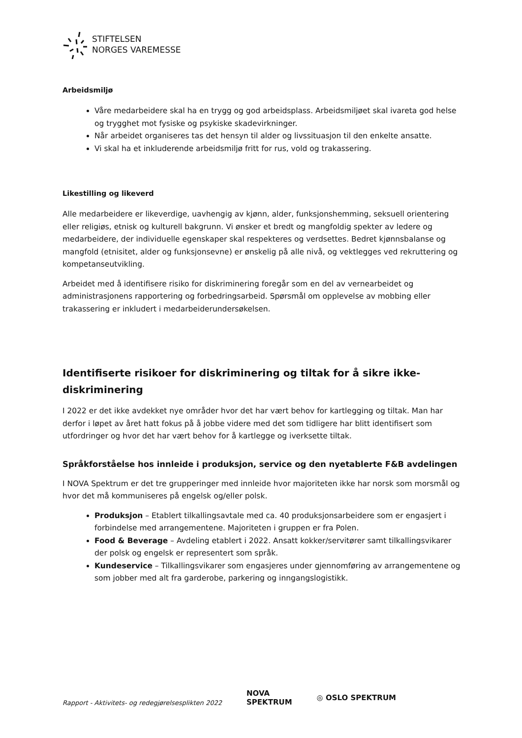STIFTELSEN
NORGES VAREMESSE
Arbeidsmiljø
Våre medarbeidere skal ha en trygg og god arbeidsplass. Arbeidsmiljøet skal ivareta god helse og trygghet mot fysiske og psykiske skadevirkninger.
Når arbeidet organiseres tas det hensyn til alder og livssituasjon til den enkelte ansatte.
Vi skal ha et inkluderende arbeidsmiljø fritt for rus, vold og trakassering.
Likestilling og likeverd
Alle medarbeidere er likeverdige, uavhengig av kjønn, alder, funksjonshemming, seksuell orientering eller religiøs, etnisk og kulturell bakgrunn. Vi ønsker et bredt og mangfoldig spekter av ledere og medarbeidere, der individuelle egenskaper skal respekteres og verdsettes. Bedret kjønnsbalanse og mangfold (etnisitet, alder og funksjonsevne) er ønskelig på alle nivå, og vektlegges ved rekruttering og kompetanseutvikling.
Arbeidet med å identifisere risiko for diskriminering foregår som en del av vernearbeidet og administrasjonens rapportering og forbedringsarbeid. Spørsmål om opplevelse av mobbing eller trakassering er inkludert i medarbeiderundersøkelsen.
Identifiserte risikoer for diskriminering og tiltak for å sikre ikke-diskriminering
I 2022 er det ikke avdekket nye områder hvor det har vært behov for kartlegging og tiltak. Man har derfor i løpet av året hatt fokus på å jobbe videre med det som tidligere har blitt identifisert som utfordringer og hvor det har vært behov for å kartlegge og iverksette tiltak.
Språkforståelse hos innleide i produksjon, service og den nyetablerte F&B avdelingen
I NOVA Spektrum er det tre grupperinger med innleide hvor majoriteten ikke har norsk som morsmål og hvor det må kommuniseres på engelsk og/eller polsk.
Produksjon – Etablert tilkallingsavtale med ca. 40 produksjonsarbeidere som er engasjert i forbindelse med arrangementene. Majoriteten i gruppen er fra Polen.
Food & Beverage – Avdeling etablert i 2022. Ansatt kokker/servitører samt tilkallingsvikarer der polsk og engelsk er representert som språk.
Kundeservice – Tilkallingsvikarer som engasjeres under gjennomføring av arrangementene og som jobber med alt fra garderobe, parkering og inngangslogistikk.
Rapport - Aktivitets- og redegjørelsesplikten 2022
NOVA
SPEKTRUM
◎ OSLO SPEKTRUM